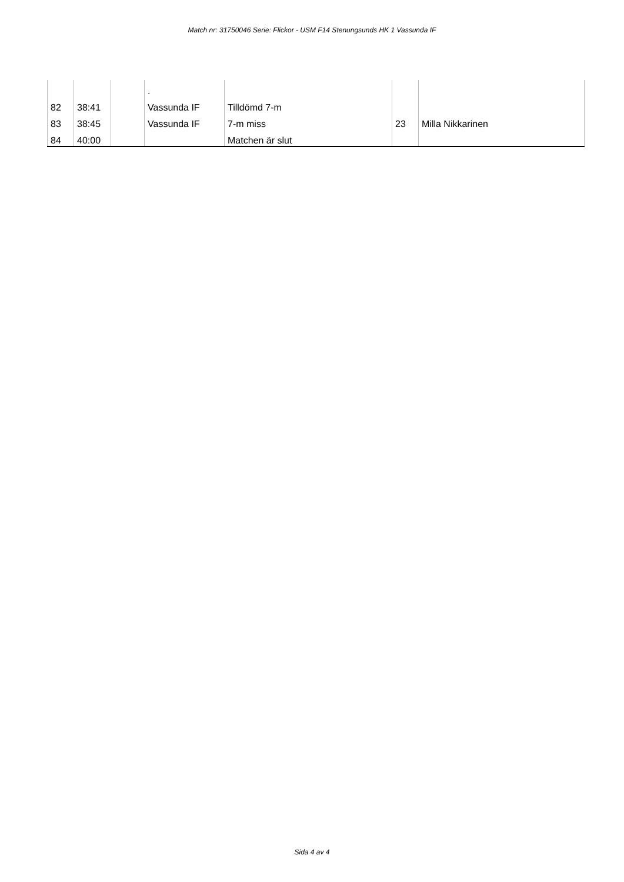Match nr: 31750046 Serie: Flickor - USM F14 Stenungsunds HK 1 Vassunda IF
| | | | . | | | |
| 82 | 38:41 | | Vassunda IF | Tilldömd 7-m | | |
| 83 | 38:45 | | Vassunda IF | 7-m miss | 23 | Milla Nikkarinen |
| 84 | 40:00 | | | Matchen är slut | | |
Sida 4 av 4